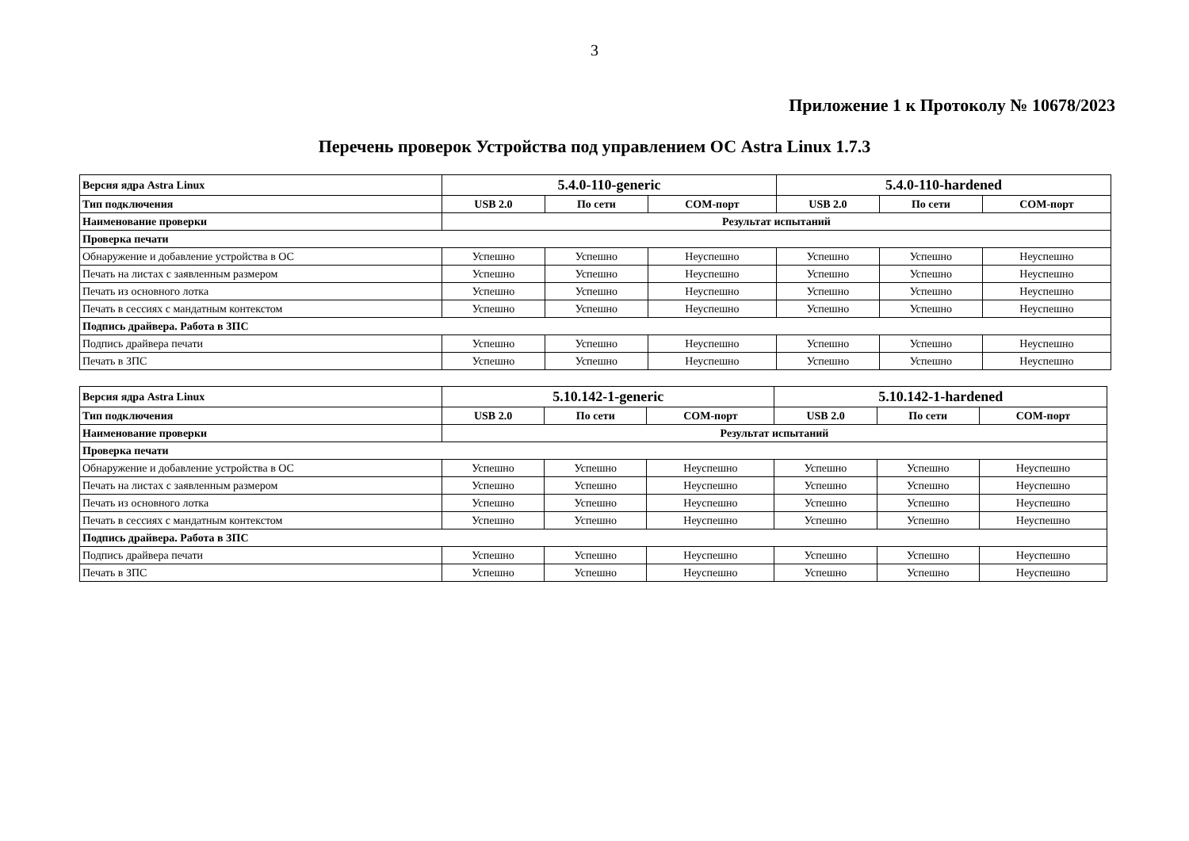3
Приложение 1 к Протоколу № 10678/2023
Перечень проверок Устройства под управлением ОС Astra Linux 1.7.3
| Версия ядра Astra Linux | 5.4.0-110-generic | | | 5.4.0-110-hardened | | |
| --- | --- | --- | --- | --- | --- | --- |
| Тип подключения | USB 2.0 | По сети | COM-порт | USB 2.0 | По сети | COM-порт |
| Наименование проверки | Результат испытаний | | | | | |
| Проверка печати | | | | | | |
| Обнаружение и добавление устройства в ОС | Успешно | Успешно | Неуспешно | Успешно | Успешно | Неуспешно |
| Печать на листах с заявленным размером | Успешно | Успешно | Неуспешно | Успешно | Успешно | Неуспешно |
| Печать из основного лотка | Успешно | Успешно | Неуспешно | Успешно | Успешно | Неуспешно |
| Печать в сессиях с мандатным контекстом | Успешно | Успешно | Неуспешно | Успешно | Успешно | Неуспешно |
| Подпись драйвера. Работа в ЗПС | | | | | | |
| Подпись драйвера печати | Успешно | Успешно | Неуспешно | Успешно | Успешно | Неуспешно |
| Печать в ЗПС | Успешно | Успешно | Неуспешно | Успешно | Успешно | Неуспешно |
| Версия ядра Astra Linux | 5.10.142-1-generic | | | 5.10.142-1-hardened | | |
| --- | --- | --- | --- | --- | --- | --- |
| Тип подключения | USB 2.0 | По сети | COM-порт | USB 2.0 | По сети | COM-порт |
| Наименование проверки | Результат испытаний | | | | | |
| Проверка печати | | | | | | |
| Обнаружение и добавление устройства в ОС | Успешно | Успешно | Неуспешно | Успешно | Успешно | Неуспешно |
| Печать на листах с заявленным размером | Успешно | Успешно | Неуспешно | Успешно | Успешно | Неуспешно |
| Печать из основного лотка | Успешно | Успешно | Неуспешно | Успешно | Успешно | Неуспешно |
| Печать в сессиях с мандатным контекстом | Успешно | Успешно | Неуспешно | Успешно | Успешно | Неуспешно |
| Подпись драйвера. Работа в ЗПС | | | | | | |
| Подпись драйвера печати | Успешно | Успешно | Неуспешно | Успешно | Успешно | Неуспешно |
| Печать в ЗПС | Успешно | Успешно | Неуспешно | Успешно | Успешно | Неуспешно |